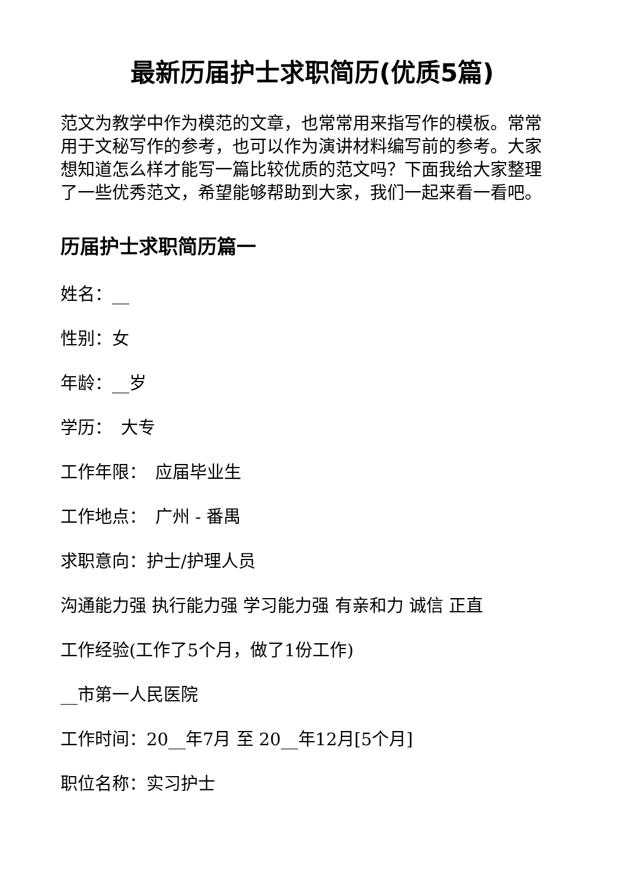最新历届护士求职简历(优质5篇)
范文为教学中作为模范的文章，也常常用来指写作的模板。常常用于文秘写作的参考，也可以作为演讲材料编写前的参考。大家想知道怎么样才能写一篇比较优质的范文吗？下面我给大家整理了一些优秀范文，希望能够帮助到大家，我们一起来看一看吧。
历届护士求职简历篇一
姓名：__
性别：女
年龄：__岁
学历：　大专
工作年限：　应届毕业生
工作地点：　广州 - 番禺
求职意向：护士/护理人员
沟通能力强 执行能力强 学习能力强 有亲和力 诚信 正直
工作经验(工作了5个月，做了1份工作)
__市第一人民医院
工作时间：20__年7月 至 20__年12月[5个月]
职位名称：实习护士